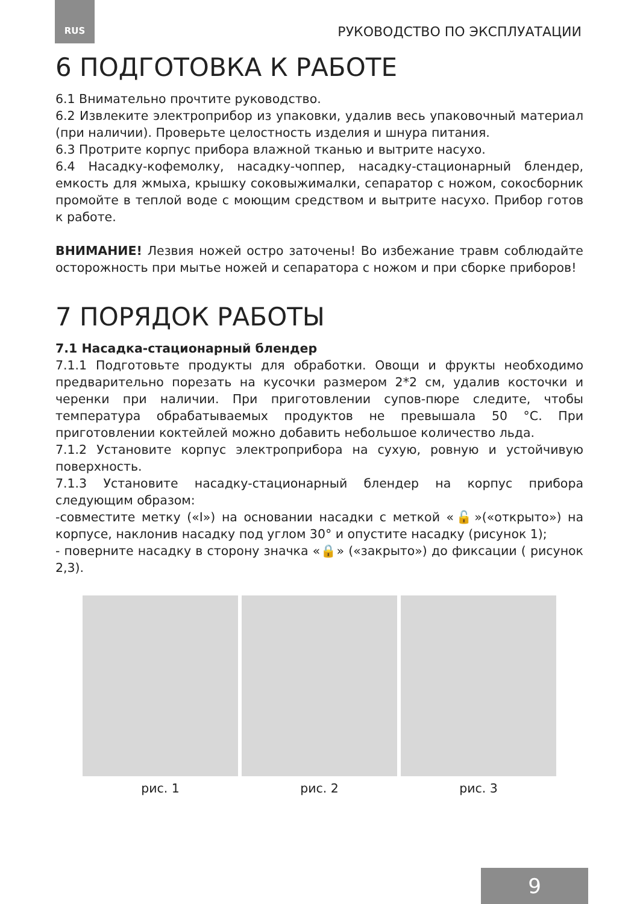RUS РУКОВОДСТВО ПО ЭКСПЛУАТАЦИИ
6 ПОДГОТОВКА К РАБОТЕ
6.1 Внимательно прочтите руководство.
6.2 Извлеките электроприбор из упаковки, удалив весь упаковочный материал (при наличии). Проверьте целостность изделия и шнура питания.
6.3 Протрите корпус прибора влажной тканью и вытрите насухо.
6.4 Насадку-кофемолку, насадку-чоппер, насадку-стационарный блендер, емкость для жмыха, крышку соковыжималки, сепаратор с ножом, сокосборник промойте в теплой воде с моющим средством и вытрите насухо. Прибор готов к работе.
ВНИМАНИЕ! Лезвия ножей остро заточены! Во избежание травм соблюдайте осторожность при мытье ножей и сепаратора с ножом и при сборке приборов!
7 ПОРЯДОК РАБОТЫ
7.1 Насадка-стационарный блендер
7.1.1 Подготовьте продукты для обработки. Овощи и фрукты необходимо предварительно порезать на кусочки размером 2*2 см, удалив косточки и черенки при наличии. При приготовлении супов-пюре следите, чтобы температура обрабатываемых продуктов не превышала 50 °С. При приготовлении коктейлей можно добавить небольшое количество льда.
7.1.2 Установите корпус электроприбора на сухую, ровную и устойчивую поверхность.
7.1.3 Установите насадку-стационарный блендер на корпус прибора следующим образом:
-совместите метку («I») на основании насадки с меткой «🔓»(«открыто») на корпусе, наклонив насадку под углом 30° и опустите насадку (рисунок 1);
- поверните насадку в сторону значка «🔒» («закрыто») до фиксации ( рисунок 2,3).
рис. 1 рис. 2 рис. 3
9